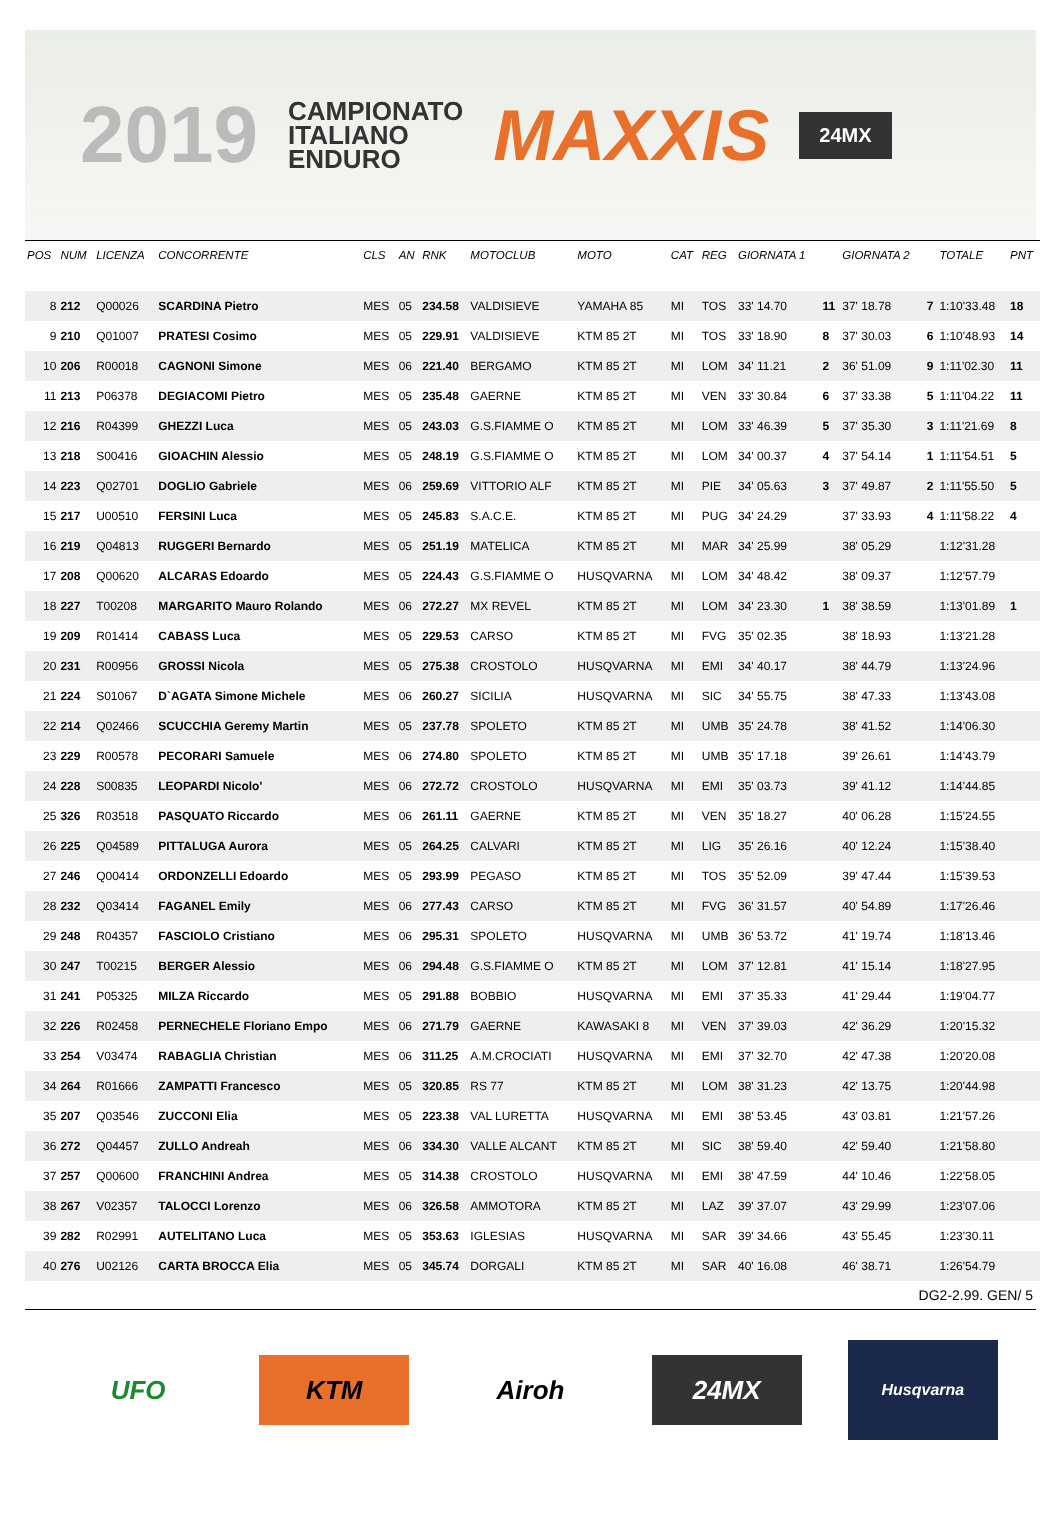2019
CAMPIONATO
ITALIANO
ENDURO
MAXXIS 24MX
| POS | NUM | LICENZA | CONCORRENTE | CLS | AN | RNK | MOTOCLUB | MOTO | CAT | REG | GIORNATA 1 | | GIORNATA 2 | | TOTALE | PNT |
| --- | --- | --- | --- | --- | --- | --- | --- | --- | --- | --- | --- | --- | --- | --- | --- | --- |
| 8 | 212 | Q00026 | SCARDINA Pietro | MES | 05 | 234.58 | VALDISIEVE | YAMAHA 85 | MI | TOS | 33' 14.70 | 11 | 37' 18.78 | 7 | 1:10'33.48 | 18 |
| 9 | 210 | Q01007 | PRATESI Cosimo | MES | 05 | 229.91 | VALDISIEVE | KTM 85 2T | MI | TOS | 33' 18.90 | 8 | 37' 30.03 | 6 | 1:10'48.93 | 14 |
| 10 | 206 | R00018 | CAGNONI Simone | MES | 06 | 221.40 | BERGAMO | KTM 85 2T | MI | LOM | 34' 11.21 | 2 | 36' 51.09 | 9 | 1:11'02.30 | 11 |
| 11 | 213 | P06378 | DEGIACOMI Pietro | MES | 05 | 235.48 | GAERNE | KTM 85 2T | MI | VEN | 33' 30.84 | 6 | 37' 33.38 | 5 | 1:11'04.22 | 11 |
| 12 | 216 | R04399 | GHEZZI Luca | MES | 05 | 243.03 | G.S.FIAMME O | KTM 85 2T | MI | LOM | 33' 46.39 | 5 | 37' 35.30 | 3 | 1:11'21.69 | 8 |
| 13 | 218 | S00416 | GIOACHIN Alessio | MES | 05 | 248.19 | G.S.FIAMME O | KTM 85 2T | MI | LOM | 34' 00.37 | 4 | 37' 54.14 | 1 | 1:11'54.51 | 5 |
| 14 | 223 | Q02701 | DOGLIO Gabriele | MES | 06 | 259.69 | VITTORIO ALF | KTM 85 2T | MI | PIE | 34' 05.63 | 3 | 37' 49.87 | 2 | 1:11'55.50 | 5 |
| 15 | 217 | U00510 | FERSINI Luca | MES | 05 | 245.83 | S.A.C.E. | KTM 85 2T | MI | PUG | 34' 24.29 | | 37' 33.93 | 4 | 1:11'58.22 | 4 |
| 16 | 219 | Q04813 | RUGGERI Bernardo | MES | 05 | 251.19 | MATELICA | KTM 85 2T | MI | MAR | 34' 25.99 | | 38' 05.29 | | 1:12'31.28 | |
| 17 | 208 | Q00620 | ALCARAS Edoardo | MES | 05 | 224.43 | G.S.FIAMME O | HUSQVARNA | MI | LOM | 34' 48.42 | | 38' 09.37 | | 1:12'57.79 | |
| 18 | 227 | T00208 | MARGARITO Mauro Rolando | MES | 06 | 272.27 | MX REVEL | KTM 85 2T | MI | LOM | 34' 23.30 | 1 | 38' 38.59 | | 1:13'01.89 | 1 |
| 19 | 209 | R01414 | CABASS Luca | MES | 05 | 229.53 | CARSO | KTM 85 2T | MI | FVG | 35' 02.35 | | 38' 18.93 | | 1:13'21.28 | |
| 20 | 231 | R00956 | GROSSI Nicola | MES | 05 | 275.38 | CROSTOLO | HUSQVARNA | MI | EMI | 34' 40.17 | | 38' 44.79 | | 1:13'24.96 | |
| 21 | 224 | S01067 | D`AGATA Simone Michele | MES | 06 | 260.27 | SICILIA | HUSQVARNA | MI | SIC | 34' 55.75 | | 38' 47.33 | | 1:13'43.08 | |
| 22 | 214 | Q02466 | SCUCCHIA Geremy Martin | MES | 05 | 237.78 | SPOLETO | KTM 85 2T | MI | UMB | 35' 24.78 | | 38' 41.52 | | 1:14'06.30 | |
| 23 | 229 | R00578 | PECORARI Samuele | MES | 06 | 274.80 | SPOLETO | KTM 85 2T | MI | UMB | 35' 17.18 | | 39' 26.61 | | 1:14'43.79 | |
| 24 | 228 | S00835 | LEOPARDI Nicolo' | MES | 06 | 272.72 | CROSTOLO | HUSQVARNA | MI | EMI | 35' 03.73 | | 39' 41.12 | | 1:14'44.85 | |
| 25 | 326 | R03518 | PASQUATO Riccardo | MES | 06 | 261.11 | GAERNE | KTM 85 2T | MI | VEN | 35' 18.27 | | 40' 06.28 | | 1:15'24.55 | |
| 26 | 225 | Q04589 | PITTALUGA Aurora | MES | 05 | 264.25 | CALVARI | KTM 85 2T | MI | LIG | 35' 26.16 | | 40' 12.24 | | 1:15'38.40 | |
| 27 | 246 | Q00414 | ORDONZELLI Edoardo | MES | 05 | 293.99 | PEGASO | KTM 85 2T | MI | TOS | 35' 52.09 | | 39' 47.44 | | 1:15'39.53 | |
| 28 | 232 | Q03414 | FAGANEL Emily | MES | 06 | 277.43 | CARSO | KTM 85 2T | MI | FVG | 36' 31.57 | | 40' 54.89 | | 1:17'26.46 | |
| 29 | 248 | R04357 | FASCIOLO Cristiano | MES | 06 | 295.31 | SPOLETO | HUSQVARNA | MI | UMB | 36' 53.72 | | 41' 19.74 | | 1:18'13.46 | |
| 30 | 247 | T00215 | BERGER Alessio | MES | 06 | 294.48 | G.S.FIAMME O | KTM 85 2T | MI | LOM | 37' 12.81 | | 41' 15.14 | | 1:18'27.95 | |
| 31 | 241 | P05325 | MILZA Riccardo | MES | 05 | 291.88 | BOBBIO | HUSQVARNA | MI | EMI | 37' 35.33 | | 41' 29.44 | | 1:19'04.77 | |
| 32 | 226 | R02458 | PERNECHELE Floriano Empo | MES | 06 | 271.79 | GAERNE | KAWASAKI 8 | MI | VEN | 37' 39.03 | | 42' 36.29 | | 1:20'15.32 | |
| 33 | 254 | V03474 | RABAGLIA Christian | MES | 06 | 311.25 | A.M.CROCIATI | HUSQVARNA | MI | EMI | 37' 32.70 | | 42' 47.38 | | 1:20'20.08 | |
| 34 | 264 | R01666 | ZAMPATTI Francesco | MES | 05 | 320.85 | RS 77 | KTM 85 2T | MI | LOM | 38' 31.23 | | 42' 13.75 | | 1:20'44.98 | |
| 35 | 207 | Q03546 | ZUCCONI Elia | MES | 05 | 223.38 | VAL LURETTA | HUSQVARNA | MI | EMI | 38' 53.45 | | 43' 03.81 | | 1:21'57.26 | |
| 36 | 272 | Q04457 | ZULLO Andreah | MES | 06 | 334.30 | VALLE ALCANT | KTM 85 2T | MI | SIC | 38' 59.40 | | 42' 59.40 | | 1:21'58.80 | |
| 37 | 257 | Q00600 | FRANCHINI Andrea | MES | 05 | 314.38 | CROSTOLO | HUSQVARNA | MI | EMI | 38' 47.59 | | 44' 10.46 | | 1:22'58.05 | |
| 38 | 267 | V02357 | TALOCCI Lorenzo | MES | 06 | 326.58 | AMMOTORA | KTM 85 2T | MI | LAZ | 39' 37.07 | | 43' 29.99 | | 1:23'07.06 | |
| 39 | 282 | R02991 | AUTELITANO Luca | MES | 05 | 353.63 | IGLESIAS | HUSQVARNA | MI | SAR | 39' 34.66 | | 43' 55.45 | | 1:23'30.11 | |
| 40 | 276 | U02126 | CARTA BROCCA Elia | MES | 05 | 345.74 | DORGALI | KTM 85 2T | MI | SAR | 40' 16.08 | | 46' 38.71 | | 1:26'54.79 | |
DG2-2.99. GEN/ 5
UFO KTM Airoh 24MX
Husqvarna